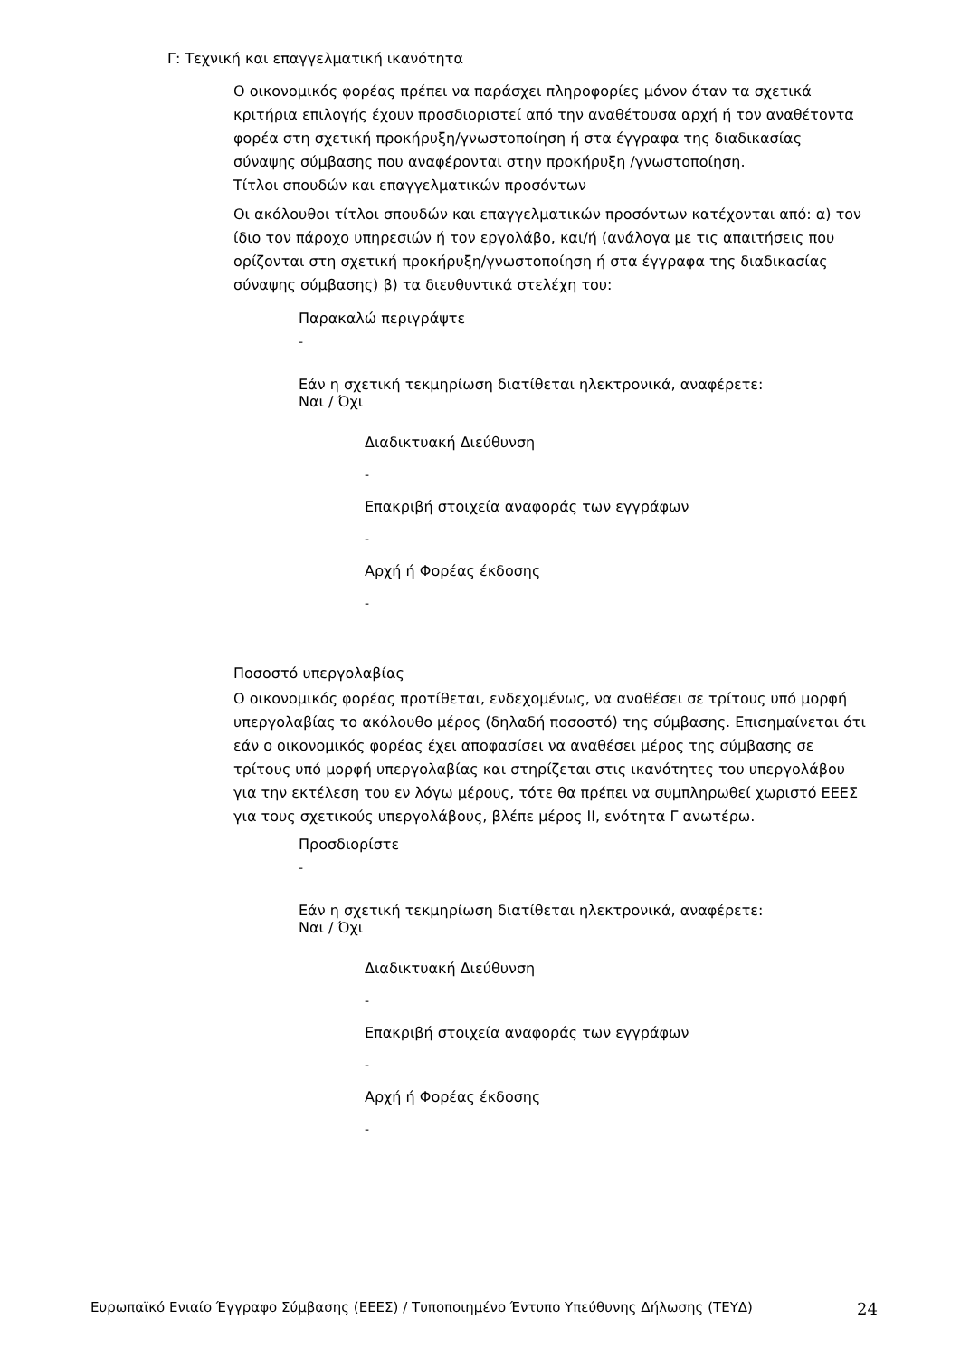Γ: Τεχνική και επαγγελματική ικανότητα
Ο οικονομικός φορέας πρέπει να παράσχει πληροφορίες μόνον όταν τα σχετικά κριτήρια επιλογής έχουν προσδιοριστεί από την αναθέτουσα αρχή ή τον αναθέτοντα φορέα στη σχετική προκήρυξη/γνωστοποίηση ή στα έγγραφα της διαδικασίας σύναψης σύμβασης που αναφέρονται στην προκήρυξη /γνωστοποίηση.
Τίτλοι σπουδών και επαγγελματικών προσόντων
Οι ακόλουθοι τίτλοι σπουδών και επαγγελματικών προσόντων κατέχονται από: α) τον ίδιο τον πάροχο υπηρεσιών ή τον εργολάβο, και/ή (ανάλογα με τις απαιτήσεις που ορίζονται στη σχετική προκήρυξη/γνωστοποίηση ή στα έγγραφα της διαδικασίας σύναψης σύμβασης) β) τα διευθυντικά στελέχη του:
Παρακαλώ περιγράψτε
-
Εάν η σχετική τεκμηρίωση διατίθεται ηλεκτρονικά, αναφέρετε:
Ναι / Όχι
Διαδικτυακή Διεύθυνση
-
Επακριβή στοιχεία αναφοράς των εγγράφων
-
Αρχή ή Φορέας έκδοσης
-
Ποσοστό υπεργολαβίας
Ο οικονομικός φορέας προτίθεται, ενδεχομένως, να αναθέσει σε τρίτους υπό μορφή υπεργολαβίας το ακόλουθο μέρος (δηλαδή ποσοστό) της σύμβασης. Επισημαίνεται ότι εάν ο οικονομικός φορέας έχει αποφασίσει να αναθέσει μέρος της σύμβασης σε τρίτους υπό μορφή υπεργολαβίας και στηρίζεται στις ικανότητες του υπεργολάβου για την εκτέλεση του εν λόγω μέρους, τότε θα πρέπει να συμπληρωθεί χωριστό ΕΕΕΣ για τους σχετικούς υπεργολάβους, βλέπε μέρος ΙΙ, ενότητα Γ ανωτέρω.
Προσδιορίστε
-
Εάν η σχετική τεκμηρίωση διατίθεται ηλεκτρονικά, αναφέρετε:
Ναι / Όχι
Διαδικτυακή Διεύθυνση
-
Επακριβή στοιχεία αναφοράς των εγγράφων
-
Αρχή ή Φορέας έκδοσης
-
Ευρωπαϊκό Ενιαίο Έγγραφο Σύμβασης (ΕΕΕΣ) / Τυποποιημένο Έντυπο Υπεύθυνης Δήλωσης (ΤΕΥΔ) 24